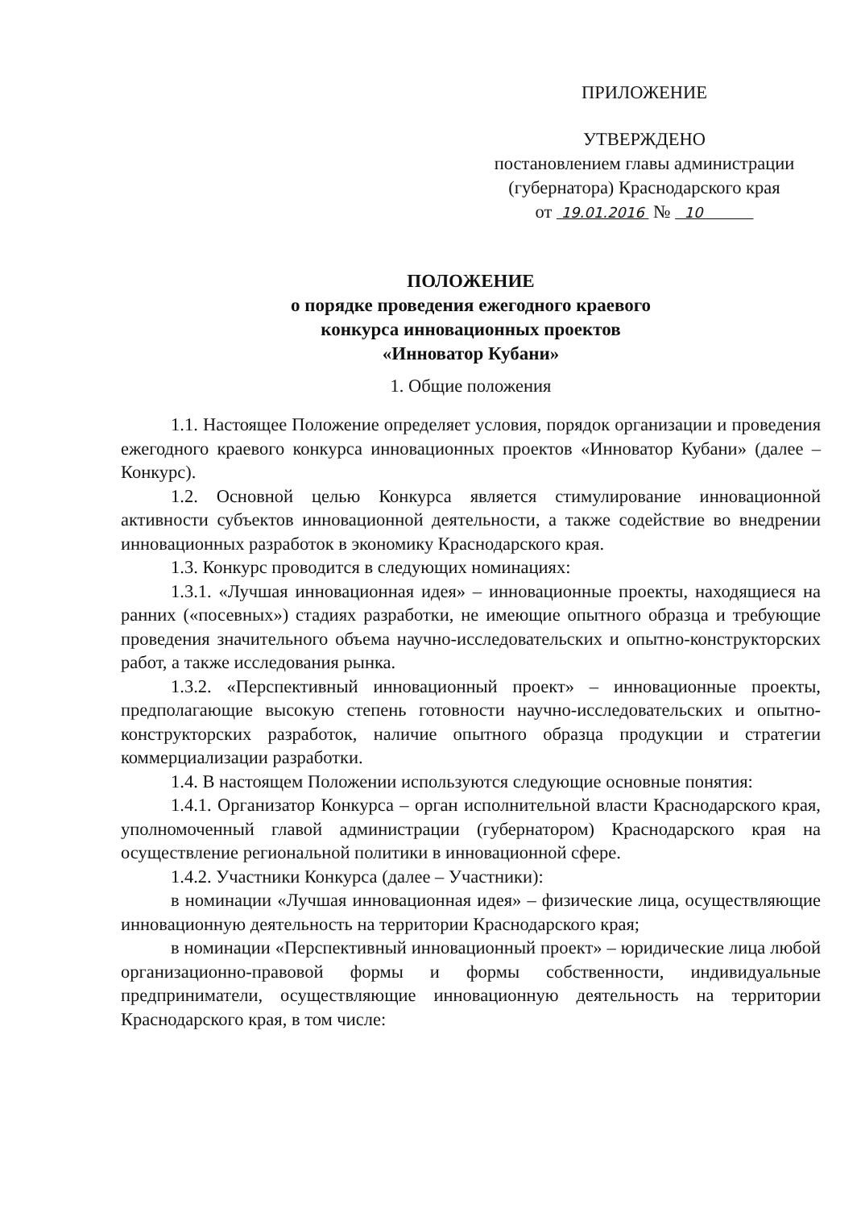ПРИЛОЖЕНИЕ
УТВЕРЖДЕНО
постановлением главы администрации
(губернатора) Краснодарского края
от 19.01.2016 № 10
ПОЛОЖЕНИЕ
о порядке проведения ежегодного краевого
конкурса инновационных проектов
«Инноватор Кубани»
1. Общие положения
1.1. Настоящее Положение определяет условия, порядок организации и проведения ежегодного краевого конкурса инновационных проектов «Инноватор Кубани» (далее – Конкурс).
1.2. Основной целью Конкурса является стимулирование инновационной активности субъектов инновационной деятельности, а также содействие во внедрении инновационных разработок в экономику Краснодарского края.
1.3. Конкурс проводится в следующих номинациях:
1.3.1. «Лучшая инновационная идея» – инновационные проекты, находящиеся на ранних («посевных») стадиях разработки, не имеющие опытного образца и требующие проведения значительного объема научно-исследовательских и опытно-конструкторских работ, а также исследования рынка.
1.3.2. «Перспективный инновационный проект» – инновационные проекты, предполагающие высокую степень готовности научно-исследовательских и опытно-конструкторских разработок, наличие опытного образца продукции и стратегии коммерциализации разработки.
1.4. В настоящем Положении используются следующие основные понятия:
1.4.1. Организатор Конкурса – орган исполнительной власти Краснодарского края, уполномоченный главой администрации (губернатором) Краснодарского края на осуществление региональной политики в инновационной сфере.
1.4.2. Участники Конкурса (далее – Участники):
в номинации «Лучшая инновационная идея» – физические лица, осуществляющие инновационную деятельность на территории Краснодарского края;
в номинации «Перспективный инновационный проект» – юридические лица любой организационно-правовой формы и формы собственности, индивидуальные предприниматели, осуществляющие инновационную деятельность на территории Краснодарского края, в том числе: